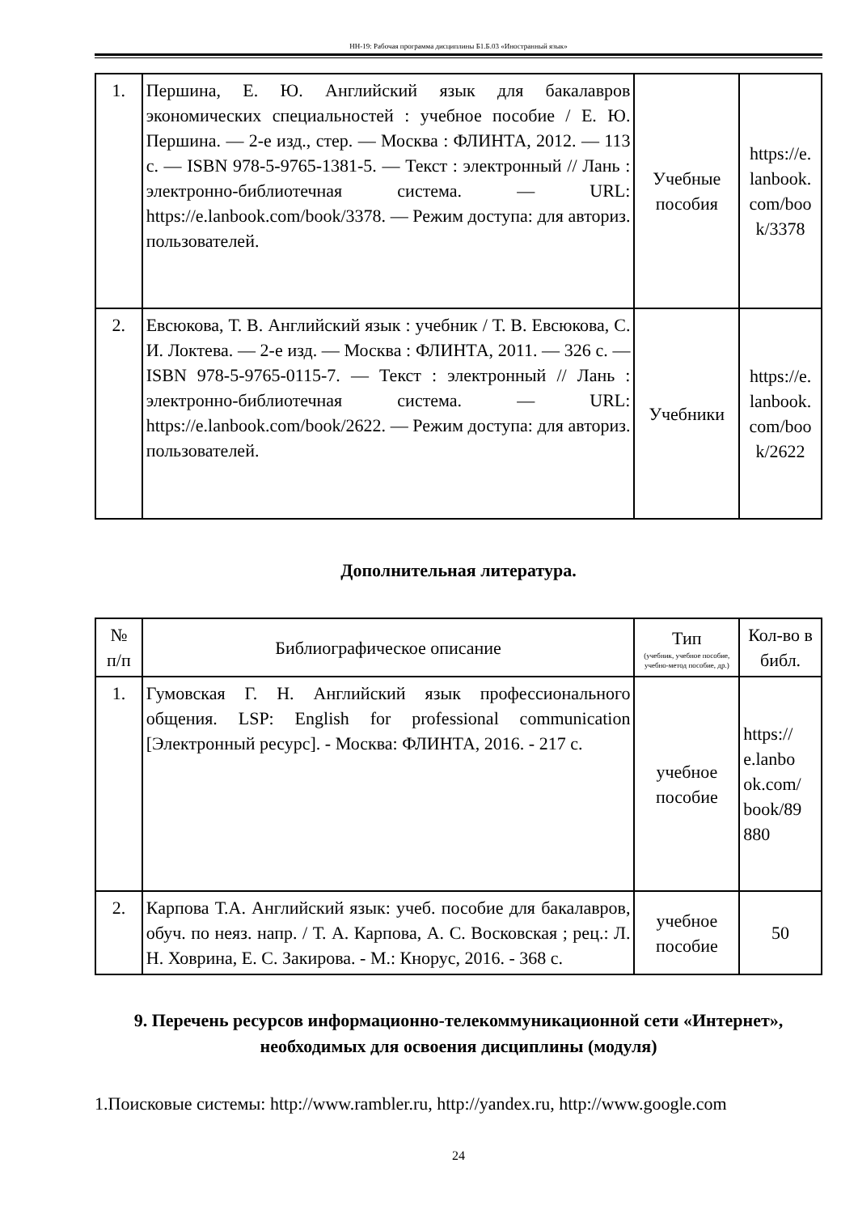НН-19: Рабочая программа дисциплины Б1.Б.03 «Иностранный язык»
| 1. | Першина, Е. Ю. Английский язык для бакалавров экономических специальностей : учебное пособие / Е. Ю. Першина. — 2-е изд., стер. — Москва : ФЛИНТА, 2012. — 113 с. — ISBN 978-5-9765-1381-5. — Текст : электронный // Лань : электронно-библиотечная система. — URL: https://e.lanbook.com/book/3378. — Режим доступа: для авториз. пользователей. | Учебные пособия | https://e. lanbook. com/boo k/3378 |
| 2. | Евсюкова, Т. В. Английский язык : учебник / Т. В. Евсюкова, С. И. Локтева. — 2-е изд. — Москва : ФЛИНТА, 2011. — 326 с. — ISBN 978-5-9765-0115-7. — Текст : электронный // Лань : электронно-библиотечная система. — URL: https://e.lanbook.com/book/2622. — Режим доступа: для авториз. пользователей. | Учебники | https://e. lanbook. com/boo k/2622 |
Дополнительная литература.
| № п/п | Библиографическое описание | Тип (учебник, учебное пособие, учебно-метод пособие, др.) | Кол-во в библ. |
| --- | --- | --- | --- |
| 1. | Гумовская Г. Н. Английский язык профессионального общения. LSP: English for professional communication [Электронный ресурс]. - Москва: ФЛИНТА, 2016. - 217 с. | учебное пособие | https:// e.lanbo ok.com/ book/89 880 |
| 2. | Карпова Т.А. Английский язык: учеб. пособие для бакалавров, обуч. по неяз. напр. / Т. А. Карпова, А. С. Восковская ; рец.: Л. Н. Ховрина, Е. С. Закирова. - М.: Кнорус, 2016. - 368 с. | учебное пособие | 50 |
9. Перечень ресурсов информационно-телекоммуникационной сети «Интернет», необходимых для освоения дисциплины (модуля)
1.Поисковые системы: http://www.rambler.ru, http://yandex.ru, http://www.google.com
24